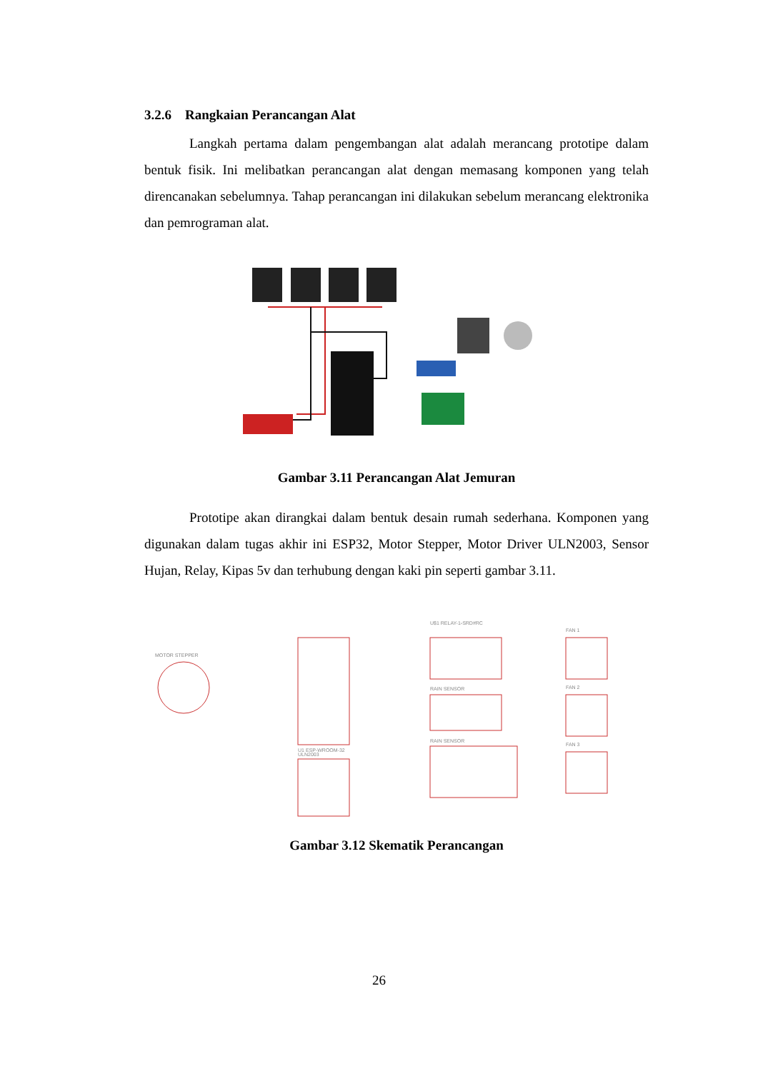3.2.6 Rangkaian Perancangan Alat
Langkah pertama dalam pengembangan alat adalah merancang prototipe dalam bentuk fisik. Ini melibatkan perancangan alat dengan memasang komponen yang telah direncanakan sebelumnya. Tahap perancangan ini dilakukan sebelum merancang elektronika dan pemrograman alat.
Gambar 3.11 Perancangan Alat Jemuran
Prototipe akan dirangkai dalam bentuk desain rumah sederhana. Komponen yang digunakan dalam tugas akhir ini ESP32, Motor Stepper, Motor Driver ULN2003, Sensor Hujan, Relay, Kipas 5v dan terhubung dengan kaki pin seperti gambar 3.11.
MOTOR STEPPER
U1 ESP-WROOM-32
ULN2003
U$1 RELAY-1-SRD#RC
RAIN SENSOR
RAIN SENSOR
FAN 1
FAN 2
FAN 3
Gambar 3.12 Skematik Perancangan
26